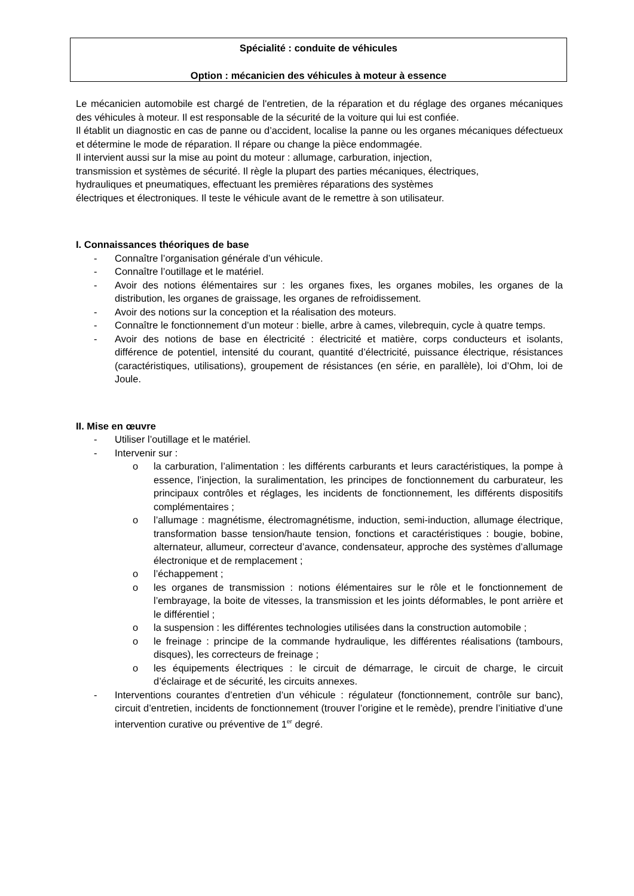Spécialité : conduite de véhicules
Option : mécanicien des véhicules à moteur à essence
Le mécanicien automobile est chargé de l'entretien, de la réparation et du réglage des organes mécaniques des véhicules à moteur. Il est responsable de la sécurité de la voiture qui lui est confiée.
Il établit un diagnostic en cas de panne ou d’accident, localise la panne ou les organes mécaniques défectueux et détermine le mode de réparation. Il répare ou change la pièce endommagée.
Il intervient aussi sur la mise au point du moteur : allumage, carburation, injection,
transmission et systèmes de sécurité. Il règle la plupart des parties mécaniques, électriques,
hydrauliques et pneumatiques, effectuant les premières réparations des systèmes
électriques et électroniques. Il teste le véhicule avant de le remettre à son utilisateur.
I. Connaissances théoriques de base
- Connaître l’organisation générale d’un véhicule.
- Connaître l’outillage et le matériel.
- Avoir des notions élémentaires sur : les organes fixes, les organes mobiles, les organes de la distribution, les organes de graissage, les organes de refroidissement.
- Avoir des notions sur la conception et la réalisation des moteurs.
- Connaître le fonctionnement d’un moteur : bielle, arbre à cames, vilebrequin, cycle à quatre temps.
- Avoir des notions de base en électricité : électricité et matière, corps conducteurs et isolants, différence de potentiel, intensité du courant, quantité d’électricité, puissance électrique, résistances (caractéristiques, utilisations), groupement de résistances (en série, en parallèle), loi d’Ohm, loi de Joule.
II. Mise en œuvre
- Utiliser l’outillage et le matériel.
- Intervenir sur :
o la carburation, l’alimentation : les différents carburants et leurs caractéristiques, la pompe à essence, l’injection, la suralimentation, les principes de fonctionnement du carburateur, les principaux contrôles et réglages, les incidents de fonctionnement, les différents dispositifs complémentaires ;
o l’allumage : magnétisme, électromagnétisme, induction, semi-induction, allumage électrique, transformation basse tension/haute tension, fonctions et caractéristiques : bougie, bobine, alternateur, allumeur, correcteur d’avance, condensateur, approche des systèmes d’allumage électronique et de remplacement ;
o l’échappement ;
o les organes de transmission : notions élémentaires sur le rôle et le fonctionnement de l’embrayage, la boite de vitesses, la transmission et les joints déformables, le pont arrière et le différentiel ;
o la suspension : les différentes technologies utilisées dans la construction automobile ;
o le freinage : principe de la commande hydraulique, les différentes réalisations (tambours, disques), les correcteurs de freinage ;
o les équipements électriques : le circuit de démarrage, le circuit de charge, le circuit d’éclairage et de sécurité, les circuits annexes.
- Interventions courantes d’entretien d’un véhicule : régulateur (fonctionnement, contrôle sur banc), circuit d’entretien, incidents de fonctionnement (trouver l’origine et le remède), prendre l’initiative d’une intervention curative ou préventive de 1<sup>er</sup> degré.